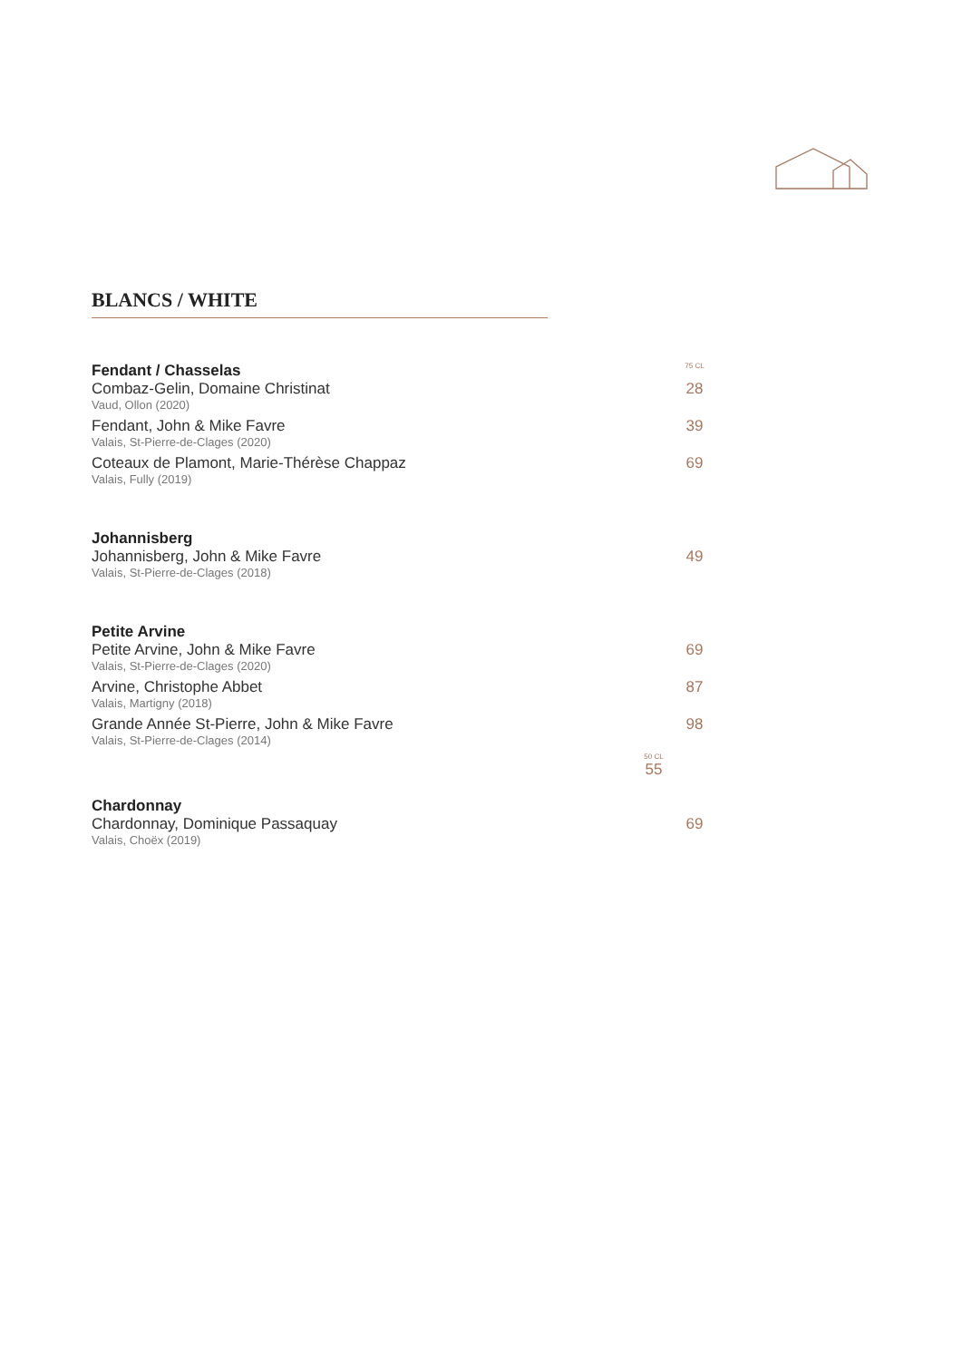BLANCS / WHITE
Fendant / Chasselas
75 CL
Combaz-Gelin, Domaine Christinat
28
Vaud, Ollon (2020)
Fendant, John & Mike Favre 39
Valais, St-Pierre-de-Clages (2020)
Coteaux de Plamont, Marie-Thérèse Chappaz
69
Valais, Fully (2019)
Johannisberg
Johannisberg, John & Mike Favre
49
Valais, St-Pierre-de-Clages (2018)
Petite Arvine
Petite Arvine, John & Mike Favre
69
Valais, St-Pierre-de-Clages (2020)
Arvine, Christophe Abbet 87
Valais, Martigny (2018)
Grande Année St-Pierre, John & Mike Favre
98
Valais, St-Pierre-de-Clages (2014)
50 CL
55
Chardonnay
Chardonnay, Dominique Passaquay
69
Valais, Choëx (2019)